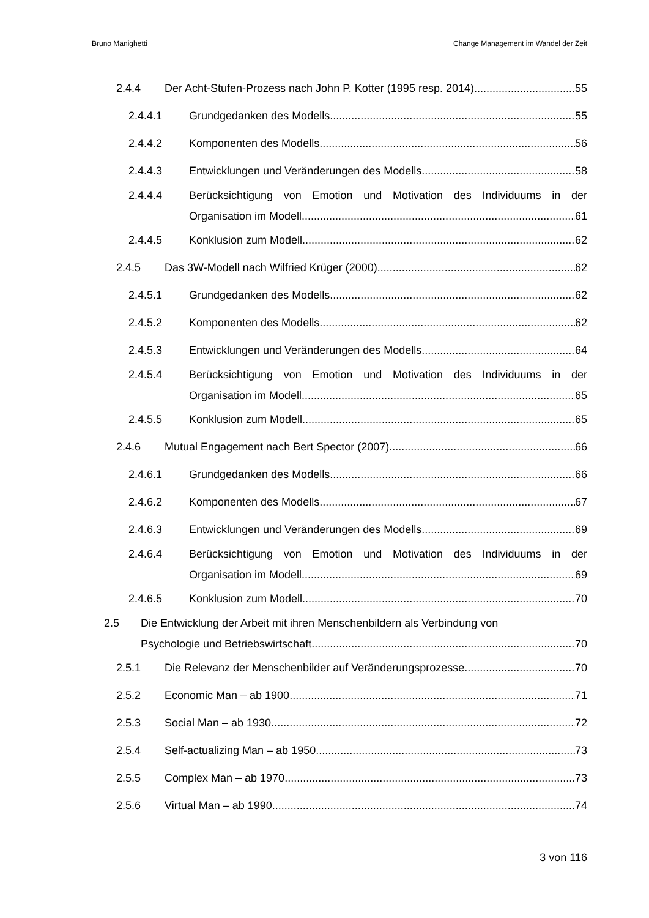Bruno Manighetti Change Management im Wandel der Zeit
2.4.4 Der Acht-Stufen-Prozess nach John P. Kotter (1995 resp. 2014) 55
2.4.4.1 Grundgedanken des Modells 55
2.4.4.2 Komponenten des Modells 56
2.4.4.3 Entwicklungen und Veränderungen des Modells 58
2.4.4.4 Berücksichtigung von Emotion und Motivation des Individuums in der
Organisation im Modell 61
2.4.4.5 Konklusion zum Modell 62
2.4.5 Das 3W-Modell nach Wilfried Krüger (2000) 62
2.4.5.1 Grundgedanken des Modells 62
2.4.5.2 Komponenten des Modells 62
2.4.5.3 Entwicklungen und Veränderungen des Modells 64
2.4.5.4 Berücksichtigung von Emotion und Motivation des Individuums in der
Organisation im Modell 65
2.4.5.5 Konklusion zum Modell 65
2.4.6 Mutual Engagement nach Bert Spector (2007) 66
2.4.6.1 Grundgedanken des Modells 66
2.4.6.2 Komponenten des Modells 67
2.4.6.3 Entwicklungen und Veränderungen des Modells 69
2.4.6.4 Berücksichtigung von Emotion und Motivation des Individuums in der
Organisation im Modell 69
2.4.6.5 Konklusion zum Modell 70
2.5 Die Entwicklung der Arbeit mit ihren Menschenbildern als Verbindung von
Psychologie und Betriebswirtschaft 70
2.5.1 Die Relevanz der Menschenbilder auf Veränderungsprozesse 70
2.5.2 Economic Man – ab 1900 71
2.5.3 Social Man – ab 1930 72
2.5.4 Self-actualizing Man – ab 1950 73
2.5.5 Complex Man – ab 1970 73
2.5.6 Virtual Man – ab 1990 74
3 von 116